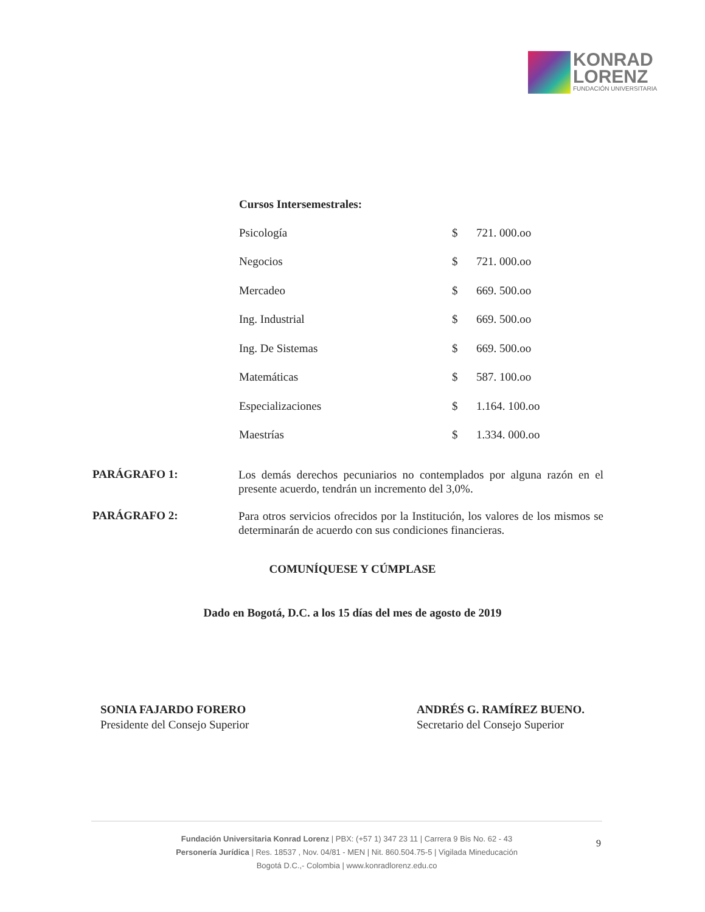KONRAD
LORENZ
FUNDACIÓN UNIVERSITARIA
Cursos Intersemestrales:
| Psicología | $ | 721. 000.oo |
| Negocios | $ | 721. 000.oo |
| Mercadeo | $ | 669. 500.oo |
| Ing. Industrial | $ | 669. 500.oo |
| Ing. De Sistemas | $ | 669. 500.oo |
| Matemáticas | $ | 587. 100.oo |
| Especializaciones | $ | 1.164. 100.oo |
| Maestrías | $ | 1.334. 000.oo |
PARÁGRAFO 1:
Los demás derechos pecuniarios no contemplados por alguna razón en el presente acuerdo, tendrán un incremento del 3,0%.
PARÁGRAFO 2:
Para otros servicios ofrecidos por la Institución, los valores de los mismos se determinarán de acuerdo con sus condiciones financieras.
COMUNÍQUESE Y CÚMPLASE
Dado en Bogotá, D.C. a los 15 días del mes de agosto de 2019
SONIA FAJARDO FORERO
Presidente del Consejo Superior
ANDRÉS G. RAMÍREZ BUENO.
Secretario del Consejo Superior
Fundación Universitaria Konrad Lorenz | PBX: (+57 1) 347 23 11 | Carrera 9 Bis No. 62 - 43
Personería Jurídica | Res. 18537 , Nov. 04/81 - MEN | Nit. 860.504.75-5 | Vigilada Mineducación
Bogotá D.C.,- Colombia | www.konradlorenz.edu.co
9